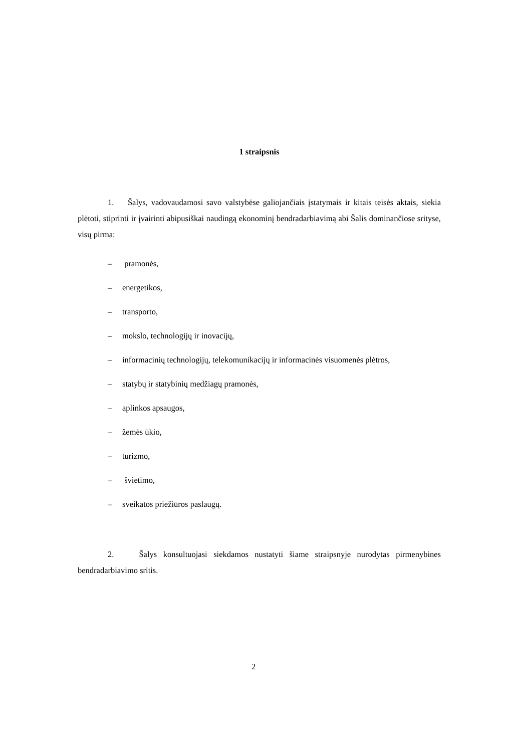1 straipsnis
1. Šalys, vadovaudamosi savo valstybėse galiojančiais įstatymais ir kitais teisės aktais, siekia plėtoti, stiprinti ir įvairinti abipusiškai naudingą ekonominį bendradarbiavimą abi Šalis dominančiose srityse, visų pirma:
– pramonės,
– energetikos,
– transporto,
– mokslo, technologijų ir inovacijų,
– informacinių technologijų, telekomunikacijų ir informacinės visuomenės plėtros,
– statybų ir statybinių medžiagų pramonės,
– aplinkos apsaugos,
– žemės ūkio,
– turizmo,
– švietimo,
– sveikatos priežiūros paslaugų.
2. Šalys konsultuojasi siekdamos nustatyti šiame straipsnyje nurodytas pirmenybines bendradarbiavimo sritis.
2